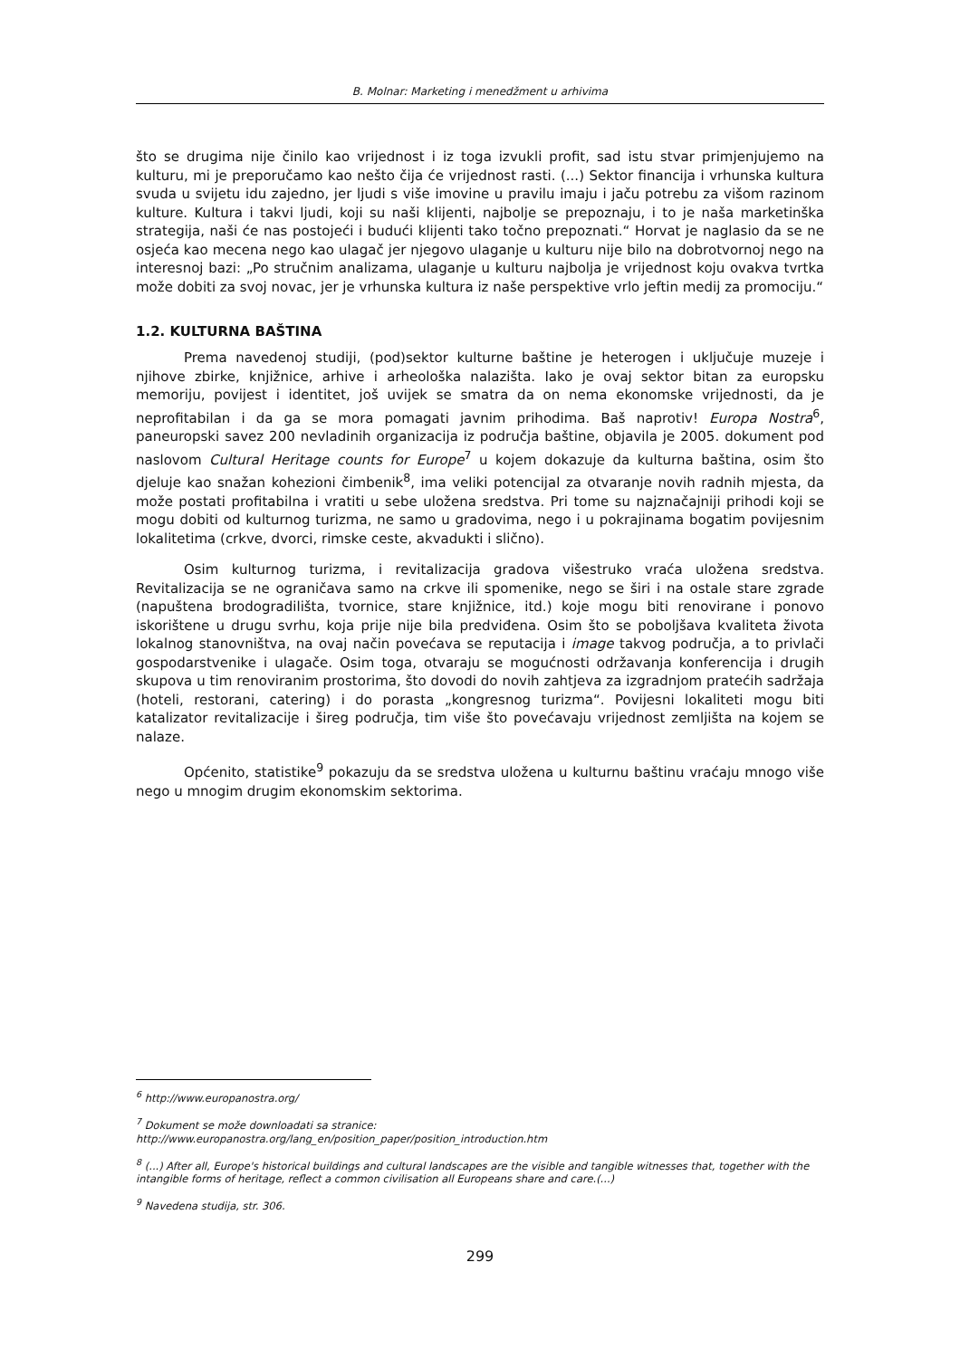B. Molnar: Marketing i menedžment u arhivima
što se drugima nije činilo kao vrijednost i iz toga izvukli profit, sad istu stvar primjenjujemo na kulturu, mi je preporučamo kao nešto čija će vrijednost rasti. (...) Sektor financija i vrhunska kultura svuda u svijetu idu zajedno, jer ljudi s više imovine u pravilu imaju i jaču potrebu za višom razinom kulture. Kultura i takvi ljudi, koji su naši klijenti, najbolje se prepoznaju, i to je naša marketinška strategija, naši će nas postojeći i budući klijenti tako točno prepoznati.“ Horvat je naglasio da se ne osjeća kao mecena nego kao ulagač jer njegovo ulaganje u kulturu nije bilo na dobrotvornoj nego na interesnoj bazi: „Po stručnim analizama, ulaganje u kulturu najbolja je vrijednost koju ovakva tvrtka može dobiti za svoj novac, jer je vrhunska kultura iz naše perspektive vrlo jeftin medij za promociju.“
1.2. KULTURNA BAŠTINA
Prema navedenoj studiji, (pod)sektor kulturne baštine je heterogen i uključuje muzeje i njihove zbirke, knjižnice, arhive i arheološka nalazišta. Iako je ovaj sektor bitan za europsku memoriju, povijest i identitet, još uvijek se smatra da on nema ekonomske vrijednosti, da je neprofitabilan i da ga se mora pomagati javnim prihodima. Baš naprotiv! Europa Nostra<sup>6</sup>, paneuropski savez 200 nevladinih organizacija iz područja baštine, objavila je 2005. dokument pod naslovom Cultural Heritage counts for Europe<sup>7</sup> u kojem dokazuje da kulturna baština, osim što djeluje kao snažan kohezioni čimbenik<sup>8</sup>, ima veliki potencijal za otvaranje novih radnih mjesta, da može postati profitabilna i vratiti u sebe uložena sredstva. Pri tome su najznačajniji prihodi koji se mogu dobiti od kulturnog turizma, ne samo u gradovima, nego i u pokrajinama bogatim povijesnim lokalitetima (crkve, dvorci, rimske ceste, akvadukti i slično).
Osim kulturnog turizma, i revitalizacija gradova višestruko vraća uložena sredstva. Revitalizacija se ne ograničava samo na crkve ili spomenike, nego se širi i na ostale stare zgrade (napuštena brodogradilišta, tvornice, stare knjižnice, itd.) koje mogu biti renovirane i ponovo iskorištene u drugu svrhu, koja prije nije bila predviđena. Osim što se poboljšava kvaliteta života lokalnog stanovništva, na ovaj način povećava se reputacija i image takvog područja, a to privlači gospodarstvenike i ulagače. Osim toga, otvaraju se mogućnosti održavanja konferencija i drugih skupova u tim renoviranim prostorima, što dovodi do novih zahtjeva za izgradnjom pratećih sadržaja (hoteli, restorani, catering) i do porasta „kongresnog turizma“. Povijesni lokaliteti mogu biti katalizator revitalizacije i šireg područja, tim više što povećavaju vrijednost zemljišta na kojem se nalaze.
Općenito, statistike<sup>9</sup> pokazuju da se sredstva uložena u kulturnu baštinu vraćaju mnogo više nego u mnogim drugim ekonomskim sektorima.
<sup>6</sup> http://www.europanostra.org/
<sup>7</sup> Dokument se može downloadati sa stranice:
http://www.europanostra.org/lang_en/position_paper/position_introduction.htm
<sup>8</sup> (...) After all, Europe's historical buildings and cultural landscapes are the visible and tangible witnesses that, together with the intangible forms of heritage, reflect a common civilisation all Europeans share and care.(...)
<sup>9</sup> Navedena studija, str. 306.
299